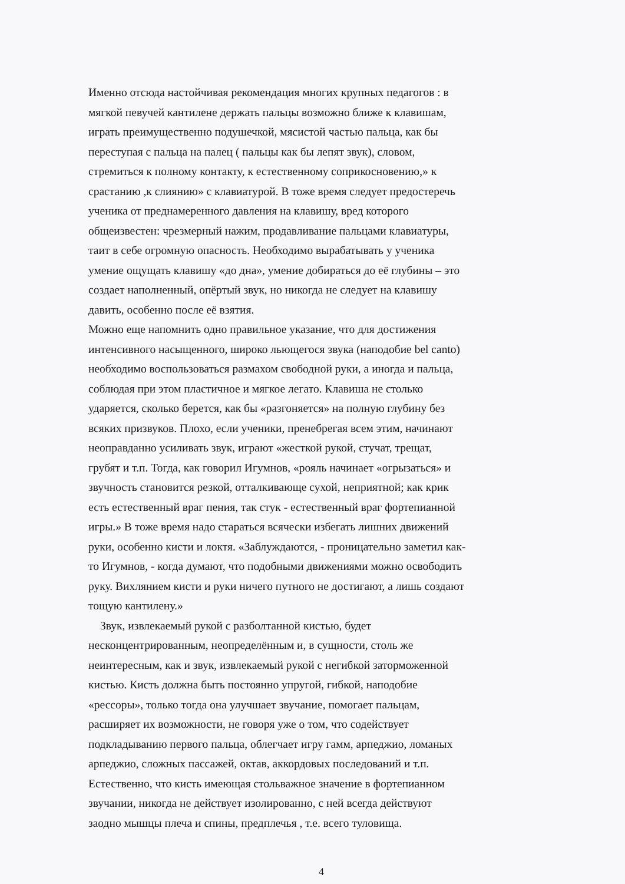Именно отсюда настойчивая рекомендация многих крупных педагогов : в
мягкой певучей кантилене держать пальцы возможно ближе к клавишам,
играть преимущественно подушечкой, мясистой частью пальца, как бы
переступая с пальца на палец ( пальцы как бы лепят звук), словом,
стремиться к полному контакту, к естественному соприкосновению,» к
срастанию ,к слиянию» с клавиатурой. В тоже время следует предостеречь
ученика от преднамеренного давления на клавишу, вред которого
общеизвестен: чрезмерный нажим, продавливание пальцами клавиатуры,
таит в себе огромную опасность. Необходимо вырабатывать у ученика
умение ощущать клавишу «до дна», умение добираться до её глубины – это
создает наполненный, опёртый звук, но никогда не следует на клавишу
давить, особенно после её взятия.
Можно еще напомнить одно правильное указание, что для достижения
интенсивного насыщенного, широко льющегося звука (наподобие bel canto)
необходимо воспользоваться размахом свободной руки, а иногда и пальца,
соблюдая при этом пластичное и мягкое легато. Клавиша не столько
ударяется, сколько берется, как бы «разгоняется» на полную глубину без
всяких призвуков. Плохо, если ученики, пренебрегая всем этим, начинают
неоправданно усиливать звук, играют «жесткой рукой, стучат, трещат,
грубят и т.п. Тогда, как говорил Игумнов, «рояль начинает «огрызаться» и
звучность становится резкой, отталкивающе сухой, неприятной; как крик
есть естественный враг пения, так стук - естественный враг фортепианной
игры.» В тоже время надо стараться всячески избегать лишних движений
руки, особенно кисти и локтя. «Заблуждаются, - проницательно заметил как-
то Игумнов, - когда думают, что подобными движениями можно освободить
руку. Вихлянием кисти и руки ничего путного не достигают, а лишь создают
тощую кантилену.»
Звук, извлекаемый рукой с разболтанной кистью, будет
несконцентрированным, неопределённым и, в сущности, столь же
неинтересным, как и звук, извлекаемый рукой с негибкой заторможенной
кистью. Кисть должна быть постоянно упругой, гибкой, наподобие
«рессоры», только тогда она улучшает звучание, помогает пальцам,
расширяет их возможности, не говоря уже о том, что содействует
подкладыванию первого пальца, облегчает игру гамм, арпеджио, ломаных
арпеджио, сложных пассажей, октав, аккордовых последований и т.п.
Естественно, что кисть имеющая стольважное значение в фортепианном
звучании, никогда не действует изолированно, с ней всегда действуют
заодно мышцы плеча и спины, предплечья , т.е. всего туловища.
4